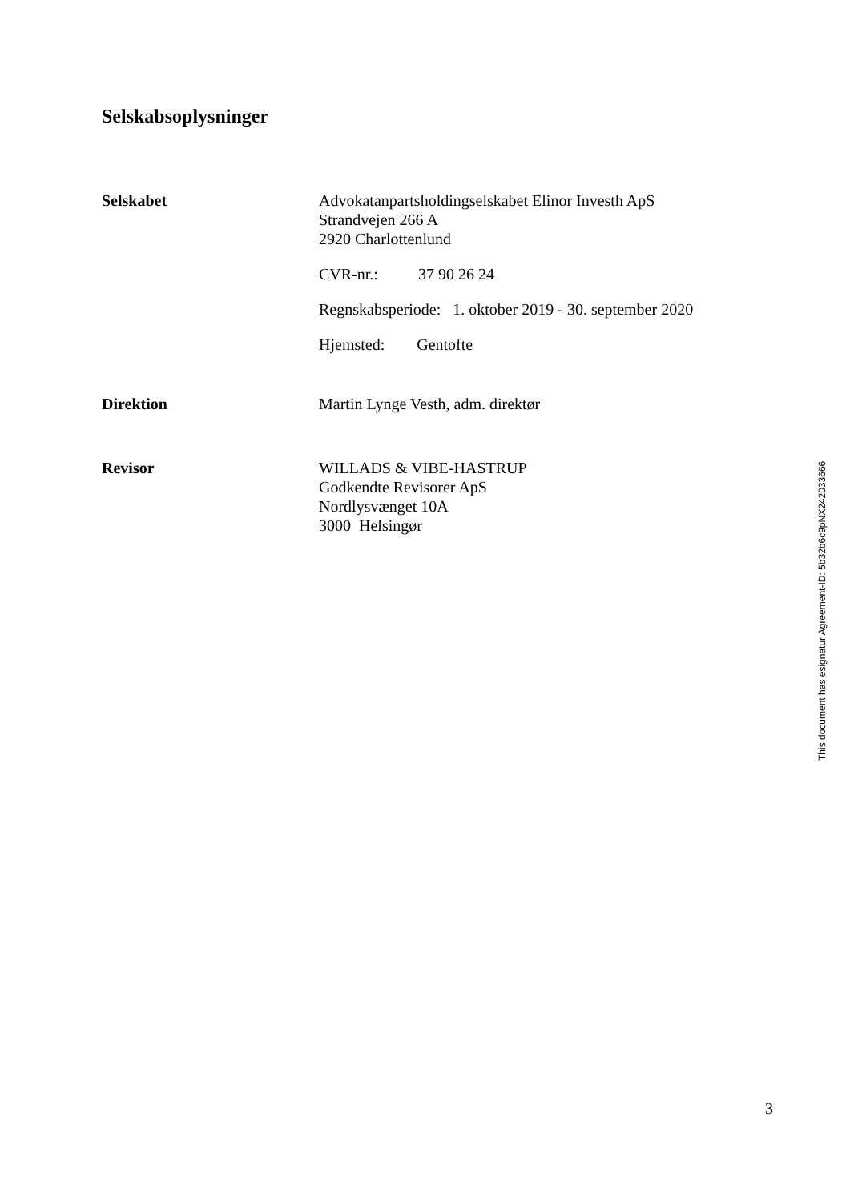Selskabsoplysninger
Selskabet Advokatanpartsholdingselskabet Elinor Investh ApS
Strandvejen 266 A
2920 Charlottenlund
CVR-nr.: 37 90 26 24
Regnskabsperiode: 1. oktober 2019 - 30. september 2020
Hjemsted: Gentofte
Direktion Martin Lynge Vesth, adm. direktør
Revisor WILLADS & VIBE-HASTRUP
Godkendte Revisorer ApS
Nordlysvænget 10A
3000 Helsingør
This document has esignatur Agreement-ID: 5b32b6c9pNX242033666
3